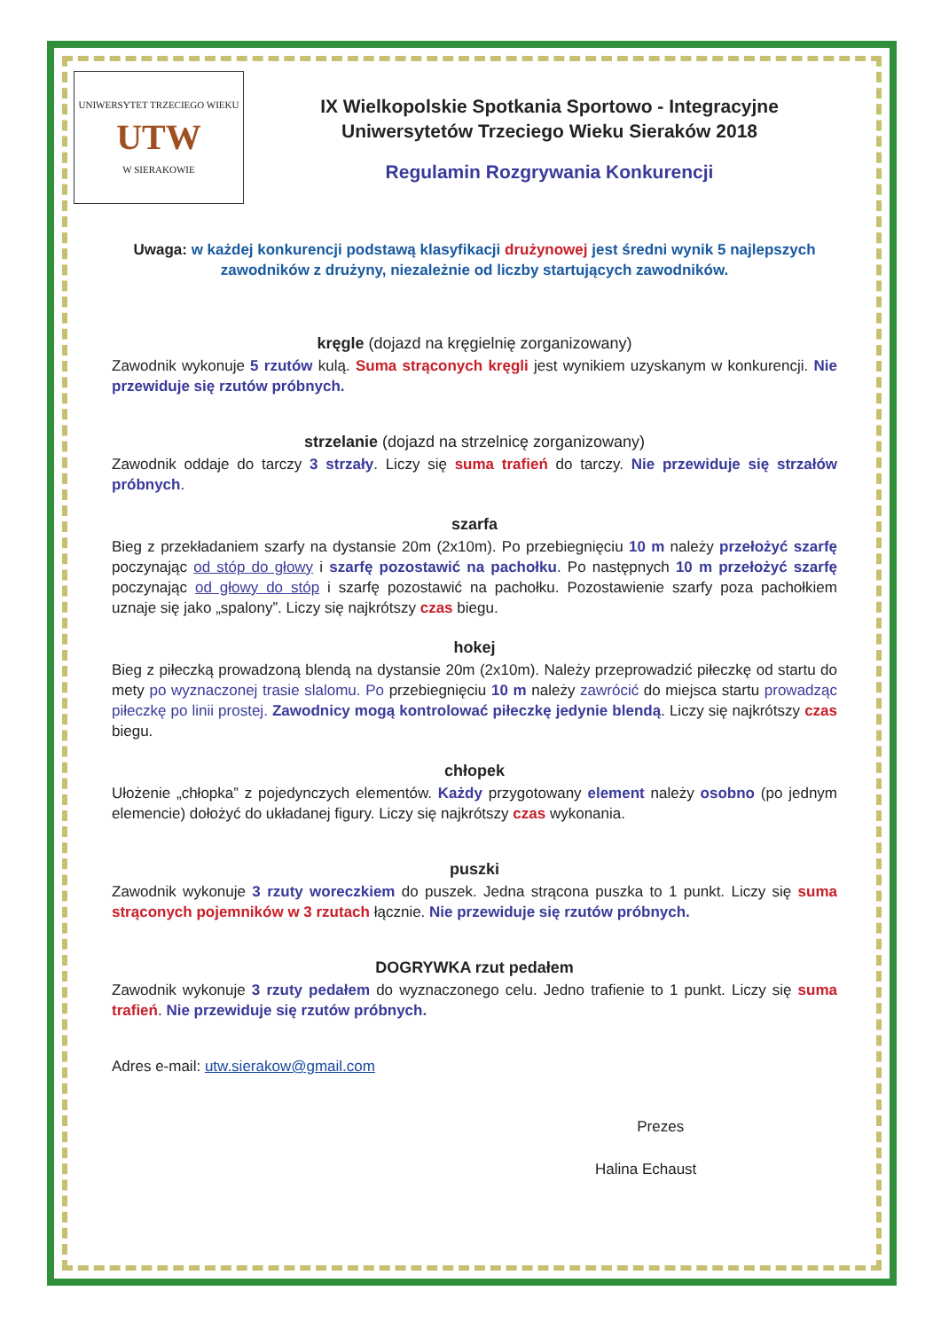UNIWERSYTET TRZECIEGO WIEKU
UTW
W SIERAKOWIE
IX Wielkopolskie Spotkania Sportowo - Integracyjne
Uniwersytetów Trzeciego Wieku Sieraków 2018
Regulamin Rozgrywania Konkurencji
Uwaga: w każdej konkurencji podstawą klasyfikacji drużynowej jest średni wynik 5 najlepszych zawodników z drużyny, niezależnie od liczby startujących zawodników.
kręgle (dojazd na kręgielnię zorganizowany)
Zawodnik wykonuje 5 rzutów kulą. Suma strąconych kręgli jest wynikiem uzyskanym w konkurencji. Nie przewiduje się rzutów próbnych.
strzelanie (dojazd na strzelnicę zorganizowany)
Zawodnik oddaje do tarczy 3 strzały. Liczy się suma trafień do tarczy. Nie przewiduje się strzałów próbnych.
szarfa
Bieg z przekładaniem szarfy na dystansie 20m (2x10m). Po przebiegnięciu 10 m należy przełożyć szarfę poczynając od stóp do głowy i szarfę pozostawić na pachołku. Po następnych 10 m przełożyć szarfę poczynając od głowy do stóp i szarfę pozostawić na pachołku. Pozostawienie szarfy poza pachołkiem uznaje się jako „spalony”. Liczy się najkrótszy czas biegu.
hokej
Bieg z piłeczką prowadzoną blendą na dystansie 20m (2x10m). Należy przeprowadzić piłeczkę od startu do mety po wyznaczonej trasie slalomu. Po przebiegnięciu 10 m należy zawrócić do miejsca startu prowadząc piłeczkę po linii prostej. Zawodnicy mogą kontrolować piłeczkę jedynie blendą. Liczy się najkrótszy czas biegu.
chłopek
Ułożenie „chłopka” z pojedynczych elementów. Każdy przygotowany element należy osobno (po jednym elemencie) dołożyć do układanej figury. Liczy się najkrótszy czas wykonania.
puszki
Zawodnik wykonuje 3 rzuty woreczkiem do puszek. Jedna strącona puszka to 1 punkt. Liczy się suma strąconych pojemników w 3 rzutach łącznie. Nie przewiduje się rzutów próbnych.
DOGRYWKA rzut pedałem
Zawodnik wykonuje 3 rzuty pedałem do wyznaczonego celu. Jedno trafienie to 1 punkt. Liczy się suma trafień. Nie przewiduje się rzutów próbnych.
Adres e-mail: utw.sierakow@gmail.com
Prezes
Halina Echaust